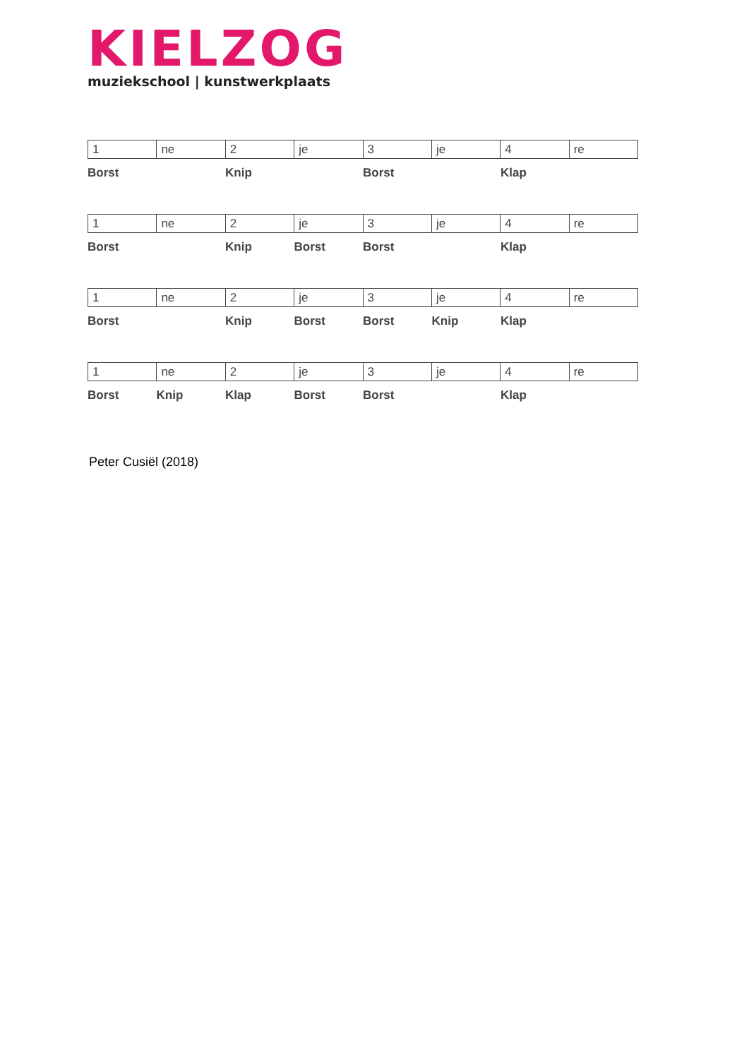KIELZOG
muziekschool | kunstwerkplaats
| 1 | ne | 2 | je | 3 | je | 4 | re |
| Borst | | Knip | | Borst | | Klap | |
| 1 | ne | 2 | je | 3 | je | 4 | re |
| Borst | | Knip | Borst | Borst | | Klap | |
| 1 | ne | 2 | je | 3 | je | 4 | re |
| Borst | | Knip | Borst | Borst | Knip | Klap | |
| 1 | ne | 2 | je | 3 | je | 4 | re |
| Borst | Knip | Klap | Borst | Borst | | Klap | |
Peter Cusiël (2018)